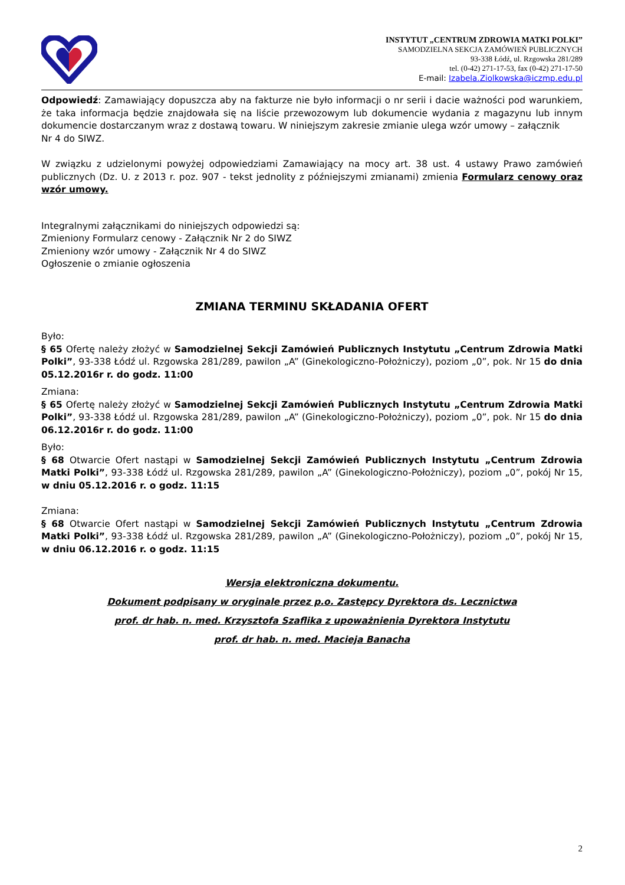INSTYTUT „CENTRUM ZDROWIA MATKI POLKI”
SAMODZIELNA SEKCJA ZAMÓWIEŃ PUBLICZNYCH
93-338 Łódź, ul. Rzgowska 281/289
tel. (0-42) 271-17-53, fax (0-42) 271-17-50
E-mail: Izabela.Ziolkowska@iczmp.edu.pl
Odpowiedź: Zamawiający dopuszcza aby na fakturze nie było informacji o nr serii i dacie ważności pod warunkiem, że taka informacja będzie znajdowała się na liście przewozowym lub dokumencie wydania z magazynu lub innym dokumencie dostarczanym wraz z dostawą towaru. W niniejszym zakresie zmianie ulega wzór umowy – załącznik
Nr 4 do SIWZ.
W związku z udzielonymi powyżej odpowiedziami Zamawiający na mocy art. 38 ust. 4 ustawy Prawo zamówień publicznych (Dz. U. z 2013 r. poz. 907 - tekst jednolity z późniejszymi zmianami) zmienia Formularz cenowy oraz wzór umowy.
Integralnymi załącznikami do niniejszych odpowiedzi są:
Zmieniony Formularz cenowy - Załącznik Nr 2 do SIWZ
Zmieniony wzór umowy - Załącznik Nr 4 do SIWZ
Ogłoszenie o zmianie ogłoszenia
ZMIANA TERMINU SKŁADANIA OFERT
Było:
§ 65 Ofertę należy złożyć w Samodzielnej Sekcji Zamówień Publicznych Instytutu „Centrum Zdrowia Matki Polki”, 93-338 Łódź ul. Rzgowska 281/289, pawilon „A” (Ginekologiczno-Położniczy), poziom „0”, pok. Nr 15 do dnia 05.12.2016r r. do godz. 11:00
Zmiana:
§ 65 Ofertę należy złożyć w Samodzielnej Sekcji Zamówień Publicznych Instytutu „Centrum Zdrowia Matki Polki”, 93-338 Łódź ul. Rzgowska 281/289, pawilon „A” (Ginekologiczno-Położniczy), poziom „0”, pok. Nr 15 do dnia 06.12.2016r r. do godz. 11:00
Było:
§ 68 Otwarcie Ofert nastąpi w Samodzielnej Sekcji Zamówień Publicznych Instytutu „Centrum Zdrowia Matki Polki”, 93-338 Łódź ul. Rzgowska 281/289, pawilon „A” (Ginekologiczno-Położniczy), poziom „0”, pokój Nr 15, w dniu 05.12.2016 r. o godz. 11:15
Zmiana:
§ 68 Otwarcie Ofert nastąpi w Samodzielnej Sekcji Zamówień Publicznych Instytutu „Centrum Zdrowia Matki Polki”, 93-338 Łódź ul. Rzgowska 281/289, pawilon „A” (Ginekologiczno-Położniczy), poziom „0”, pokój Nr 15, w dniu 06.12.2016 r. o godz. 11:15
Wersja elektroniczna dokumentu.
Dokument podpisany w oryginale przez p.o. Zastępcy Dyrektora ds. Lecznictwa
prof. dr hab. n. med. Krzysztofa Szaflika z upoważnienia Dyrektora Instytutu
prof. dr hab. n. med. Macieja Banacha
2